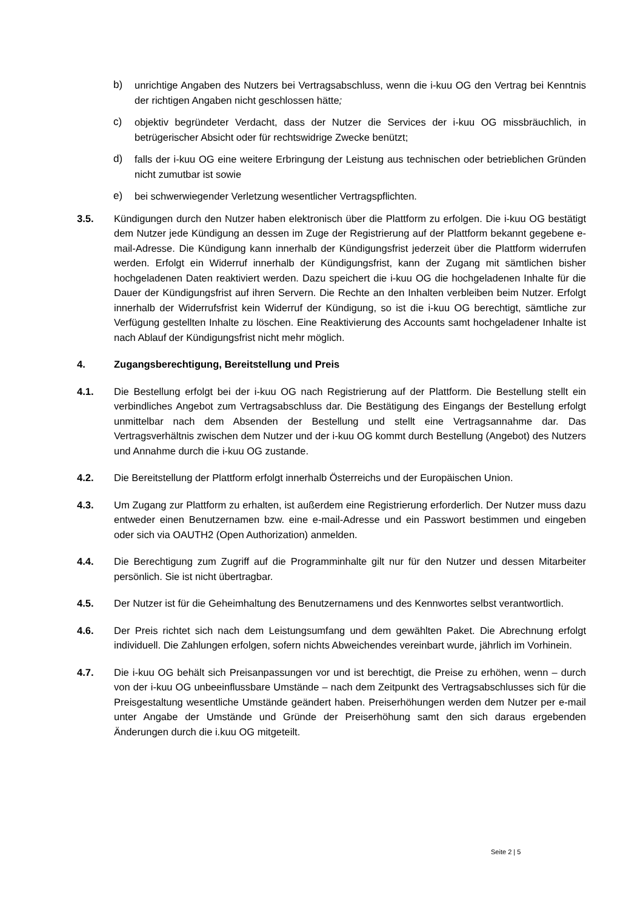b) unrichtige Angaben des Nutzers bei Vertragsabschluss, wenn die i-kuu OG den Vertrag bei Kenntnis der richtigen Angaben nicht geschlossen hätte;
c) objektiv begründeter Verdacht, dass der Nutzer die Services der i-kuu OG missbräuchlich, in betrügerischer Absicht oder für rechtswidrige Zwecke benützt;
d) falls der i-kuu OG eine weitere Erbringung der Leistung aus technischen oder betrieblichen Gründen nicht zumutbar ist sowie
e) bei schwerwiegender Verletzung wesentlicher Vertragspflichten.
3.5. Kündigungen durch den Nutzer haben elektronisch über die Plattform zu erfolgen. Die i-kuu OG bestätigt dem Nutzer jede Kündigung an dessen im Zuge der Registrierung auf der Plattform bekannt gegebene e-mail-Adresse. Die Kündigung kann innerhalb der Kündigungsfrist jederzeit über die Plattform widerrufen werden. Erfolgt ein Widerruf innerhalb der Kündigungsfrist, kann der Zugang mit sämtlichen bisher hochgeladenen Daten reaktiviert werden. Dazu speichert die i-kuu OG die hochgeladenen Inhalte für die Dauer der Kündigungsfrist auf ihren Servern. Die Rechte an den Inhalten verbleiben beim Nutzer. Erfolgt innerhalb der Widerrufsfrist kein Widerruf der Kündigung, so ist die i-kuu OG berechtigt, sämtliche zur Verfügung gestellten Inhalte zu löschen. Eine Reaktivierung des Accounts samt hochgeladener Inhalte ist nach Ablauf der Kündigungsfrist nicht mehr möglich.
4. Zugangsberechtigung, Bereitstellung und Preis
4.1. Die Bestellung erfolgt bei der i-kuu OG nach Registrierung auf der Plattform. Die Bestellung stellt ein verbindliches Angebot zum Vertragsabschluss dar. Die Bestätigung des Eingangs der Bestellung erfolgt unmittelbar nach dem Absenden der Bestellung und stellt eine Vertragsannahme dar. Das Vertragsverhältnis zwischen dem Nutzer und der i-kuu OG kommt durch Bestellung (Angebot) des Nutzers und Annahme durch die i-kuu OG zustande.
4.2. Die Bereitstellung der Plattform erfolgt innerhalb Österreichs und der Europäischen Union.
4.3. Um Zugang zur Plattform zu erhalten, ist außerdem eine Registrierung erforderlich. Der Nutzer muss dazu entweder einen Benutzernamen bzw. eine e-mail-Adresse und ein Passwort bestimmen und eingeben oder sich via OAUTH2 (Open Authorization) anmelden.
4.4. Die Berechtigung zum Zugriff auf die Programminhalte gilt nur für den Nutzer und dessen Mitarbeiter persönlich. Sie ist nicht übertragbar.
4.5. Der Nutzer ist für die Geheimhaltung des Benutzernamens und des Kennwortes selbst verantwortlich.
4.6. Der Preis richtet sich nach dem Leistungsumfang und dem gewählten Paket. Die Abrechnung erfolgt individuell. Die Zahlungen erfolgen, sofern nichts Abweichendes vereinbart wurde, jährlich im Vorhinein.
4.7. Die i-kuu OG behält sich Preisanpassungen vor und ist berechtigt, die Preise zu erhöhen, wenn – durch von der i-kuu OG unbeeinflussbare Umstände – nach dem Zeitpunkt des Vertragsabschlusses sich für die Preisgestaltung wesentliche Umstände geändert haben. Preiserhöhungen werden dem Nutzer per e-mail unter Angabe der Umstände und Gründe der Preiserhöhung samt den sich daraus ergebenden Änderungen durch die i.kuu OG mitgeteilt.
Seite 2 | 5